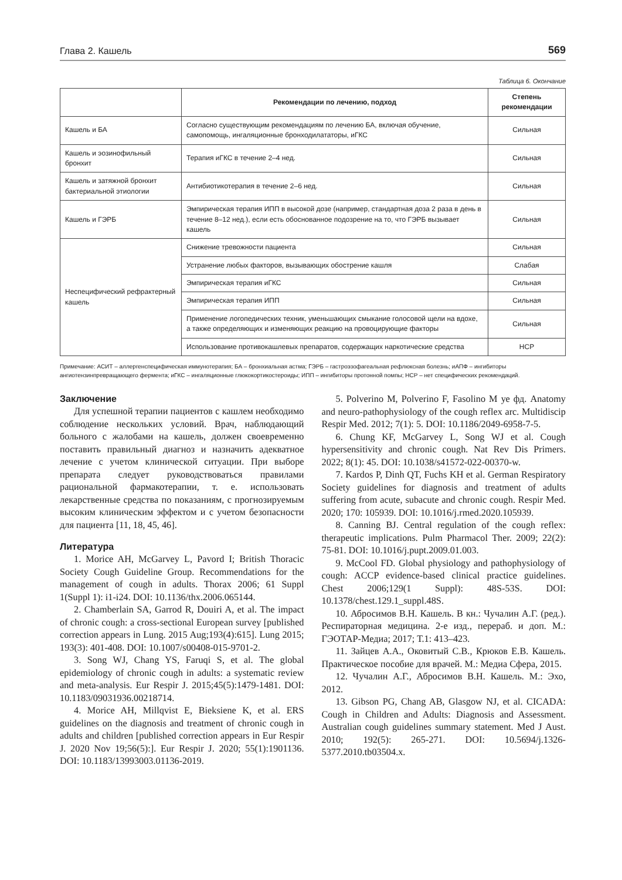Глава 2. Кашель 569
Таблица 6. Окончание
| | Рекомендации по лечению, подход | Степень рекомендации |
| --- | --- | --- |
| Кашель и БА | Согласно существующим рекомендациям по лечению БА, включая обучение, самопомощь, ингаляционные бронходилататоры, иГКС | Сильная |
| Кашель и эозинофильный бронхит | Терапия иГКС в течение 2–4 нед. | Сильная |
| Кашель и затяжной бронхит бактериальной этиологии | Антибиотикотерапия в течение 2–6 нед. | Сильная |
| Кашель и ГЭРБ | Эмпирическая терапия ИПП в высокой дозе (например, стандартная доза 2 раза в день в течение 8–12 нед.), если есть обоснованное подозрение на то, что ГЭРБ вызывает кашель | Сильная |
| Неспецифический рефрактерный кашель | Снижение тревожности пациента | Сильная |
| | Устранение любых факторов, вызывающих обострение кашля | Слабая |
| | Эмпирическая терапия иГКС | Сильная |
| | Эмпирическая терапия ИПП | Сильная |
| | Применение логопедических техник, уменьшающих смыкание голосовой щели на вдохе, а также определяющих и изменяющих реакцию на провоцирующие факторы | Сильная |
| | Использование противокашлевых препаратов, содержащих наркотические средства | НСР |
Примечание: АСИТ – аллергенспецифическая иммунотерапия; БА – бронхиальная астма; ГЭРБ – гастроэзофагеальная рефлюксная болезнь; иАПФ – ингибиторы ангиотензинпревращающего фермента; иГКС – ингаляционные глюкокортикостероиды; ИПП – ингибиторы протонной помпы; НСР – нет специфических рекомендаций.
Заключение
Для успешной терапии пациентов с кашлем необходимо соблюдение нескольких условий. Врач, наблюдающий больного с жалобами на кашель, должен своевременно поставить правильный диагноз и назначить адекватное лечение с учетом клинической ситуации. При выборе препарата следует руководствоваться правилами рациональной фармакотерапии, т. е. использовать лекарственные средства по показаниям, с прогнозируемым высоким клиническим эффектом и с учетом безопасности для пациента [11, 18, 45, 46].
Литература
1. Morice AH, McGarvey L, Pavord I; British Thoracic Society Cough Guideline Group. Recommendations for the management of cough in adults. Thorax 2006; 61 Suppl 1(Suppl 1): i1-i24. DOI: 10.1136/thx.2006.065144.
2. Chamberlain SA, Garrod R, Douiri A, et al. The impact of chronic cough: a cross-sectional European survey [published correction appears in Lung. 2015 Aug;193(4):615]. Lung 2015; 193(3): 401-408. DOI: 10.1007/s00408-015-9701-2.
3. Song WJ, Chang YS, Faruqi S, et al. The global epidemiology of chronic cough in adults: a systematic review and meta-analysis. Eur Respir J. 2015;45(5):1479-1481. DOI: 10.1183/09031936.00218714.
4. Morice AH, Millqvist E, Bieksiene K, et al. ERS guidelines on the diagnosis and treatment of chronic cough in adults and children [published correction appears in Eur Respir J. 2020 Nov 19;56(5):]. Eur Respir J. 2020; 55(1):1901136. DOI: 10.1183/13993003.01136-2019.
5. Polverino M, Polverino F, Fasolino M уе фд. Anatomy and neuro-pathophysiology of the cough reflex arc. Multidiscip Respir Med. 2012; 7(1): 5. DOI: 10.1186/2049-6958-7-5.
6. Chung KF, McGarvey L, Song WJ et al. Cough hypersensitivity and chronic cough. Nat Rev Dis Primers. 2022; 8(1): 45. DOI: 10.1038/s41572-022-00370-w.
7. Kardos P, Dinh QT, Fuchs KH et al. German Respiratory Society guidelines for diagnosis and treatment of adults suffering from acute, subacute and chronic cough. Respir Med. 2020; 170: 105939. DOI: 10.1016/j.rmed.2020.105939.
8. Canning BJ. Central regulation of the cough reflex: therapeutic implications. Pulm Pharmacol Ther. 2009; 22(2): 75-81. DOI: 10.1016/j.pupt.2009.01.003.
9. McCool FD. Global physiology and pathophysiology of cough: ACCP evidence-based clinical practice guidelines. Chest 2006;129(1 Suppl): 48S-53S. DOI: 10.1378/chest.129.1_suppl.48S.
10. Абросимов В.Н. Кашель. В кн.: Чучалин А.Г. (ред.). Респираторная медицина. 2-е изд., перераб. и доп. М.: ГЭОТАР-Медиа; 2017; Т.1: 413–423.
11. Зайцев А.А., Оковитый С.В., Крюков Е.В. Кашель. Практическое пособие для врачей. М.: Медиа Сфера, 2015.
12. Чучалин А.Г., Абросимов В.Н. Кашель. М.: Эхо, 2012.
13. Gibson PG, Chang AB, Glasgow NJ, et al. CICADA: Cough in Children and Adults: Diagnosis and Assessment. Australian cough guidelines summary statement. Med J Aust. 2010; 192(5): 265-271. DOI: 10.5694/j.1326-5377.2010.tb03504.x.